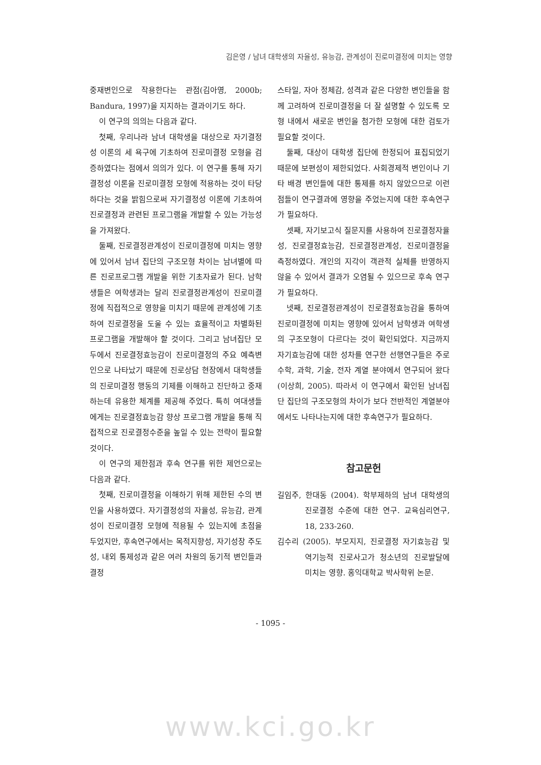김은영 / 남녀 대학생의 자율성, 유능감, 관계성이 진로미결정에 미치는 영향
중재변인으로 작용한다는 관점(김아영, 2000b; Bandura, 1997)을 지지하는 결과이기도 하다.
이 연구의 의의는 다음과 같다.
첫째, 우리나라 남녀 대학생을 대상으로 자기결정성 이론의 세 욕구에 기초하여 진로미결정 모형을 검증하였다는 점에서 의의가 있다. 이 연구를 통해 자기결정성 이론을 진로미결정 모형에 적용하는 것이 타당하다는 것을 밝힘으로써 자기결정성 이론에 기초하여 진로결정과 관련된 프로그램을 개발할 수 있는 가능성을 가져왔다.
둘째, 진로결정관계성이 진로미결정에 미치는 영향에 있어서 남녀 집단의 구조모형 차이는 남녀별에 따른 진로프로그램 개발을 위한 기초자료가 된다. 남학생들은 여학생과는 달리 진로결정관계성이 진로미결정에 직접적으로 영향을 미치기 때문에 관계성에 기초하여 진로결정을 도울 수 있는 효율적이고 차별화된 프로그램을 개발해야 할 것이다. 그리고 남녀집단 모두에서 진로결정효능감이 진로미결정의 주요 예측변인으로 나타났기 때문에 진로상담 현장에서 대학생들의 진로미결정 행동의 기제를 이해하고 진단하고 중재하는데 유용한 체계를 제공해 주었다. 특히 여대생들에게는 진로결정효능감 향상 프로그램 개발을 통해 직접적으로 진로결정수준을 높일 수 있는 전략이 필요할 것이다.
이 연구의 제한점과 후속 연구를 위한 제언으로는 다음과 같다.
첫째, 진로미결정을 이해하기 위해 제한된 수의 변인을 사용하였다. 자기결정성의 자율성, 유능감, 관계성이 진로미결정 모형에 적용될 수 있는지에 초점을 두었지만, 후속연구에서는 목적지향성, 자기성장 주도성, 내외 통제성과 같은 여러 차원의 동기적 변인들과 결정
스타일, 자아 정체감, 성격과 같은 다양한 변인들을 함께 고려하여 진로미결정을 더 잘 설명할 수 있도록 모형 내에서 새로운 변인을 첨가한 모형에 대한 검토가 필요할 것이다.
둘째, 대상이 대학생 집단에 한정되어 표집되었기 때문에 보편성이 제한되었다. 사회경제적 변인이나 기타 배경 변인들에 대한 통제를 하지 않았으므로 이런 점들이 연구결과에 영향을 주었는지에 대한 후속연구가 필요하다.
셋째, 자기보고식 질문지를 사용하여 진로결정자율성, 진로결정효능감, 진로결정관계성, 진로미결정을 측정하였다. 개인의 지각이 객관적 실체를 반영하지 않을 수 있어서 결과가 오염될 수 있으므로 후속 연구가 필요하다.
넷째, 진로결정관계성이 진로결정효능감을 통하여 진로미결정에 미치는 영향에 있어서 남학생과 여학생의 구조모형이 다르다는 것이 확인되었다. 지금까지 자기효능감에 대한 성차를 연구한 선행연구들은 주로 수학, 과학, 기술, 전자 계열 분야에서 연구되어 왔다(이상희, 2005). 따라서 이 연구에서 확인된 남녀집단 집단의 구조모형의 차이가 보다 전반적인 계열분야에서도 나타나는지에 대한 후속연구가 필요하다.
참고문헌
길임주, 한대동 (2004). 학부제하의 남녀 대학생의 진로결정 수준에 대한 연구. 교육심리연구, 18, 233-260.
김수리 (2005). 부모지지, 진로결정 자기효능감 및 역기능적 진로사고가 청소년의 진로발달에 미치는 영향. 홍익대학교 박사학위 논문.
- 1095 -
www.kci.go.kr